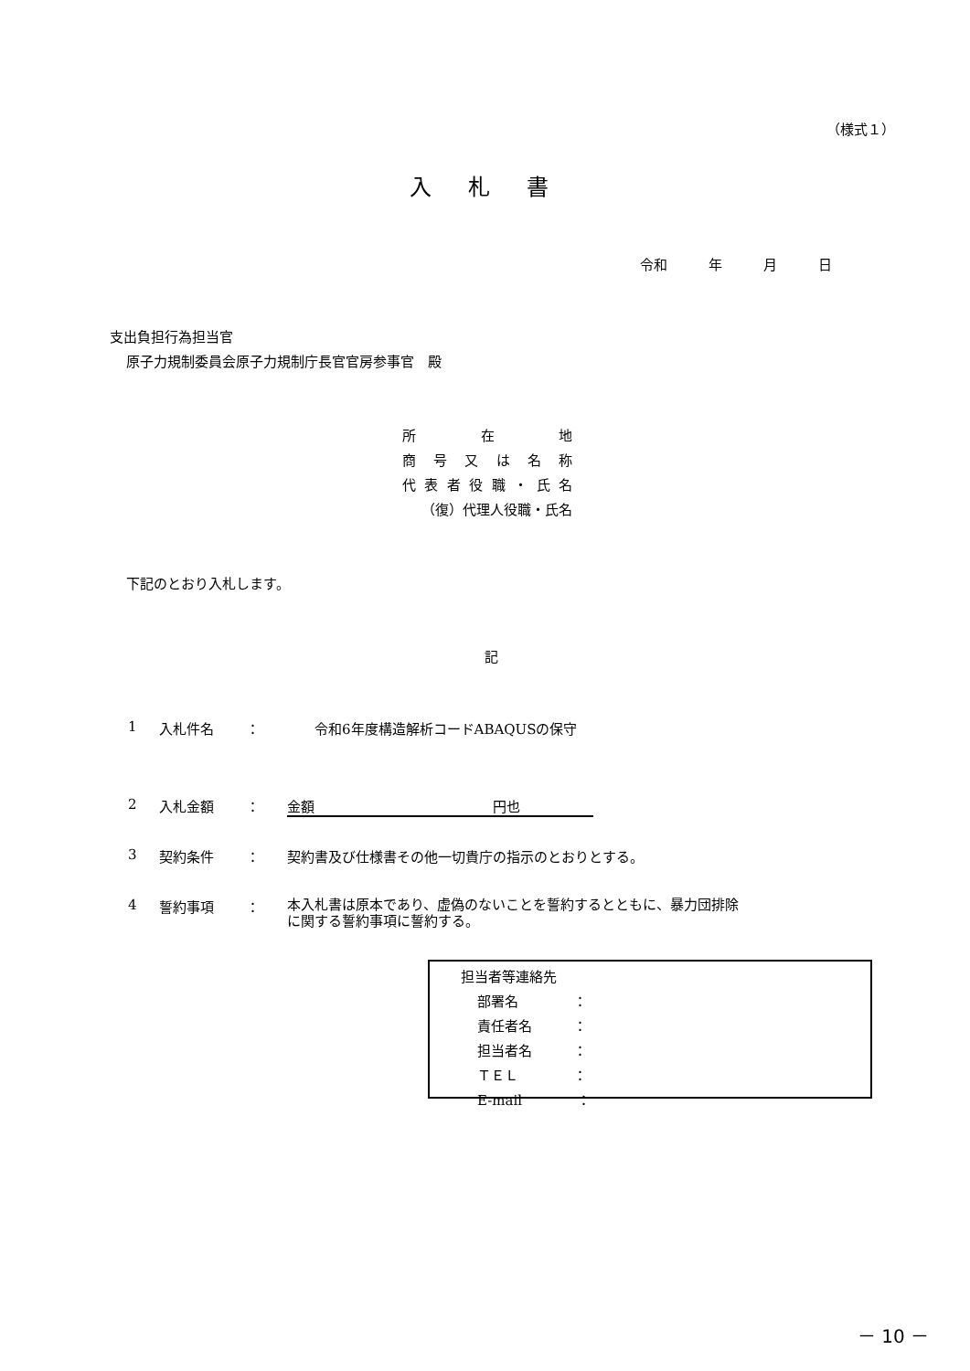（様式１）
入札書
令和　　　年　　　月　　　日
支出負担行為担当官
原子力規制委員会原子力規制庁長官官房参事官　殿
所 在 地
商号又は名称
代表者役職 ・ 氏名
（復）代理人役職・氏名
下記のとおり入札します。
記
| 1 | 入札件名 | ： | 令和6年度構造解析コードABAQUSの保守 |
| 2 | 入札金額 | ： | 金額 円也 |
| 3 | 契約条件 | ： | 契約書及び仕様書その他一切貴庁の指示のとおりとする。 |
| 4 | 誓約事項 | ： | 本入札書は原本であり、虚偽のないことを誓約するとともに、暴力団排除 に関する誓約事項に誓約する。 |
担当者等連絡先
部署名　　　　：
責任者名　　　：
担当者名　　　：
ＴＥＬ　　　　：
E-mail　　　　：
－ 10 －